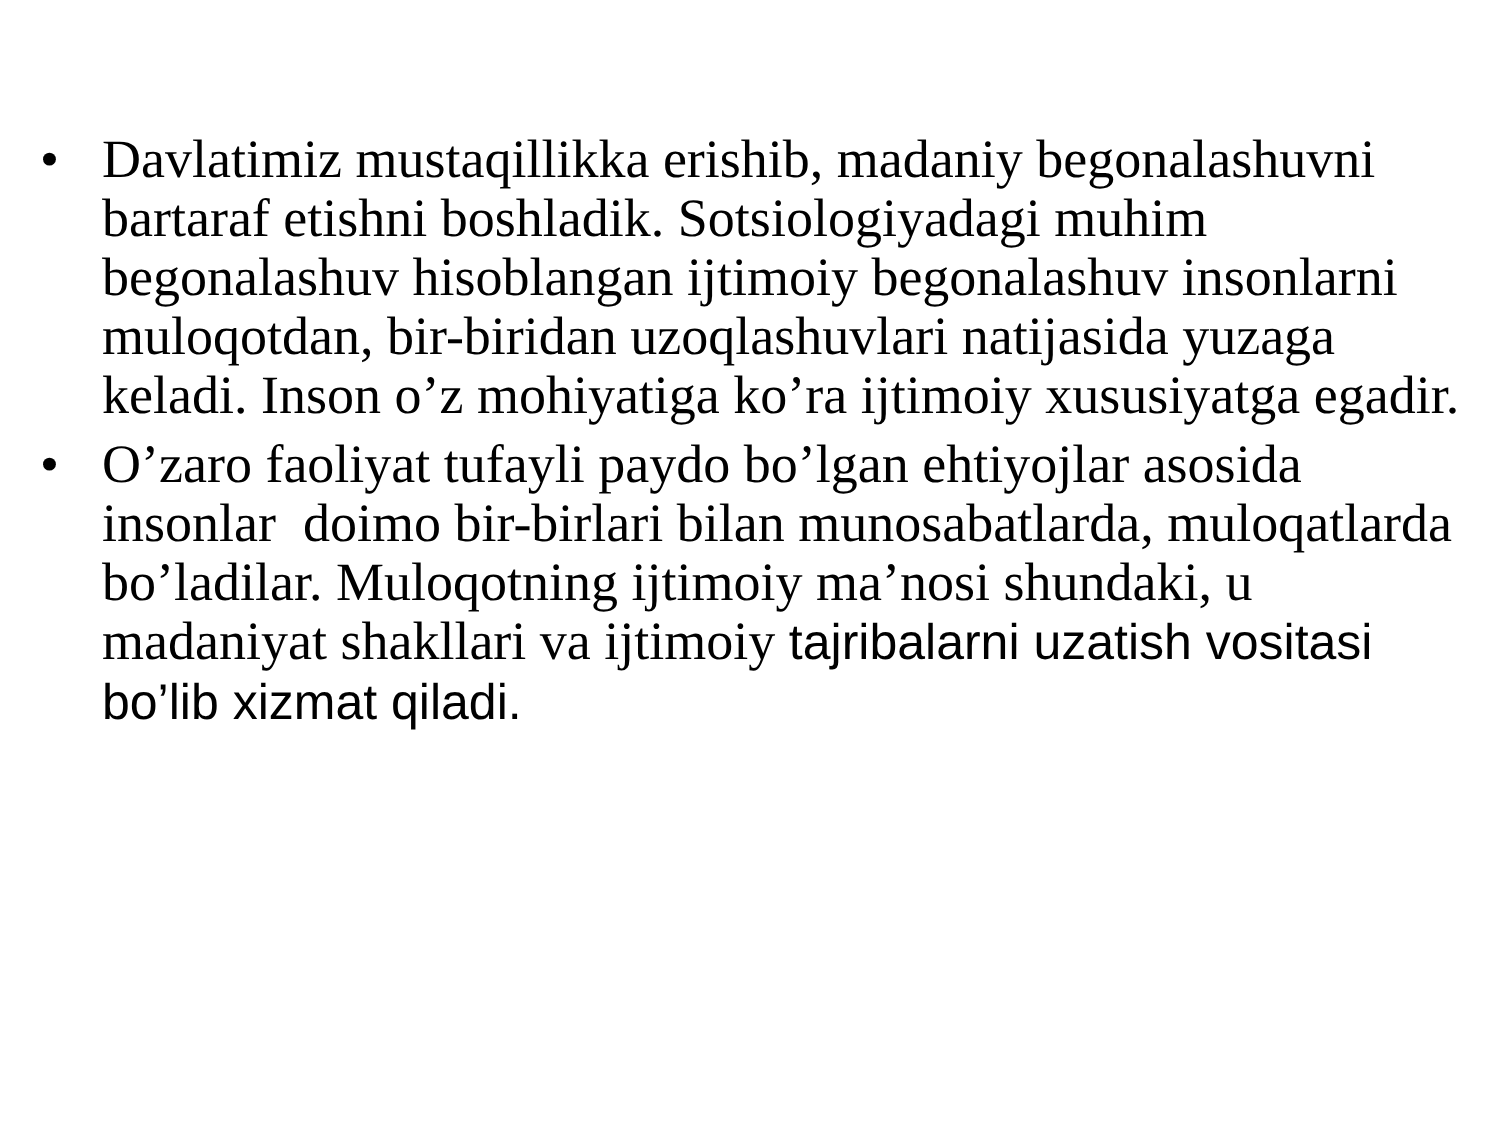• Davlatimiz mustaqillikka erishib, madaniy begonalashuvni bartaraf etishni boshladik. Sotsiologiyadagi muhim begonalashuv hisoblangan ijtimoiy begonalashuv insonlarni muloqotdan, bir-biridan uzoqlashuvlari natijasida yuzaga keladi. Inson o’z mohiyatiga ko’ra ijtimoiy xususiyatga egadir.
• O’zaro faoliyat tufayli paydo bo’lgan ehtiyojlar asosida insonlar doimo bir-birlari bilan munosabatlarda, muloqatlarda bo’ladilar. Muloqotning ijtimoiy ma’nosi shundaki, u madaniyat shakllari va ijtimoiy tajribalarni uzatish vositasi bo’lib xizmat qiladi.